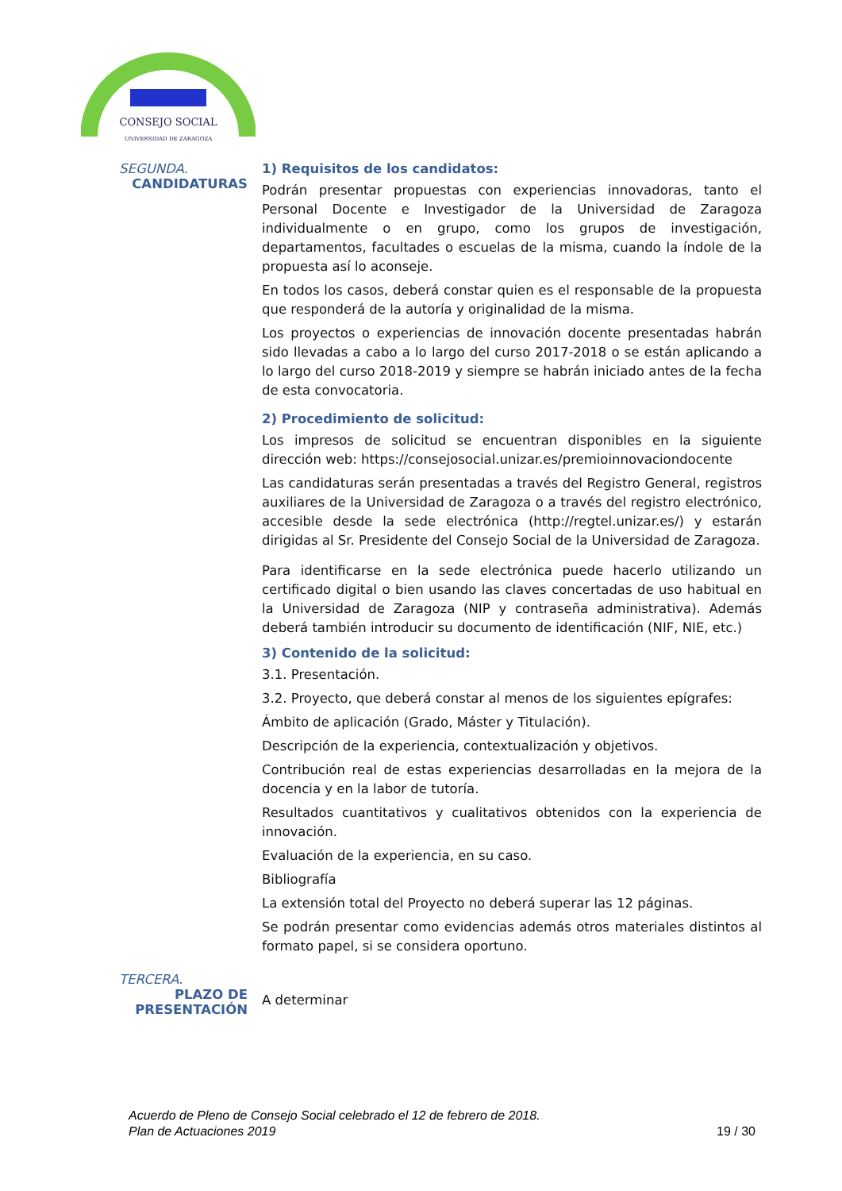CONSEJO SOCIAL
UNIVERSIDAD DE ZARAGOZA
SEGUNDA.
CANDIDATURAS
1) Requisitos de los candidatos:
Podrán presentar propuestas con experiencias innovadoras, tanto el Personal Docente e Investigador de la Universidad de Zaragoza individualmente o en grupo, como los grupos de investigación, departamentos, facultades o escuelas de la misma, cuando la índole de la propuesta así lo aconseje.
En todos los casos, deberá constar quien es el responsable de la propuesta que responderá de la autoría y originalidad de la misma.
Los proyectos o experiencias de innovación docente presentadas habrán sido llevadas a cabo a lo largo del curso 2017-2018 o se están aplicando a lo largo del curso 2018-2019 y siempre se habrán iniciado antes de la fecha de esta convocatoria.
2) Procedimiento de solicitud:
Los impresos de solicitud se encuentran disponibles en la siguiente dirección web: https://consejosocial.unizar.es/premioinnovaciondocente
Las candidaturas serán presentadas a través del Registro General, registros auxiliares de la Universidad de Zaragoza o a través del registro electrónico, accesible desde la sede electrónica (http://regtel.unizar.es/) y estarán dirigidas al Sr. Presidente del Consejo Social de la Universidad de Zaragoza.
Para identificarse en la sede electrónica puede hacerlo utilizando un certificado digital o bien usando las claves concertadas de uso habitual en la Universidad de Zaragoza (NIP y contraseña administrativa). Además deberá también introducir su documento de identificación (NIF, NIE, etc.)
3) Contenido de la solicitud:
3.1. Presentación.
3.2. Proyecto, que deberá constar al menos de los siguientes epígrafes:
Ámbito de aplicación (Grado, Máster y Titulación).
Descripción de la experiencia, contextualización y objetivos.
Contribución real de estas experiencias desarrolladas en la mejora de la docencia y en la labor de tutoría.
Resultados cuantitativos y cualitativos obtenidos con la experiencia de innovación.
Evaluación de la experiencia, en su caso.
Bibliografía
La extensión total del Proyecto no deberá superar las 12 páginas.
Se podrán presentar como evidencias además otros materiales distintos al formato papel, si se considera oportuno.
TERCERA.
PLAZO DE PRESENTACIÓN
A determinar
Acuerdo de Pleno de Consejo Social celebrado el 12 de febrero de 2018.
Plan de Actuaciones 2019
19 / 30